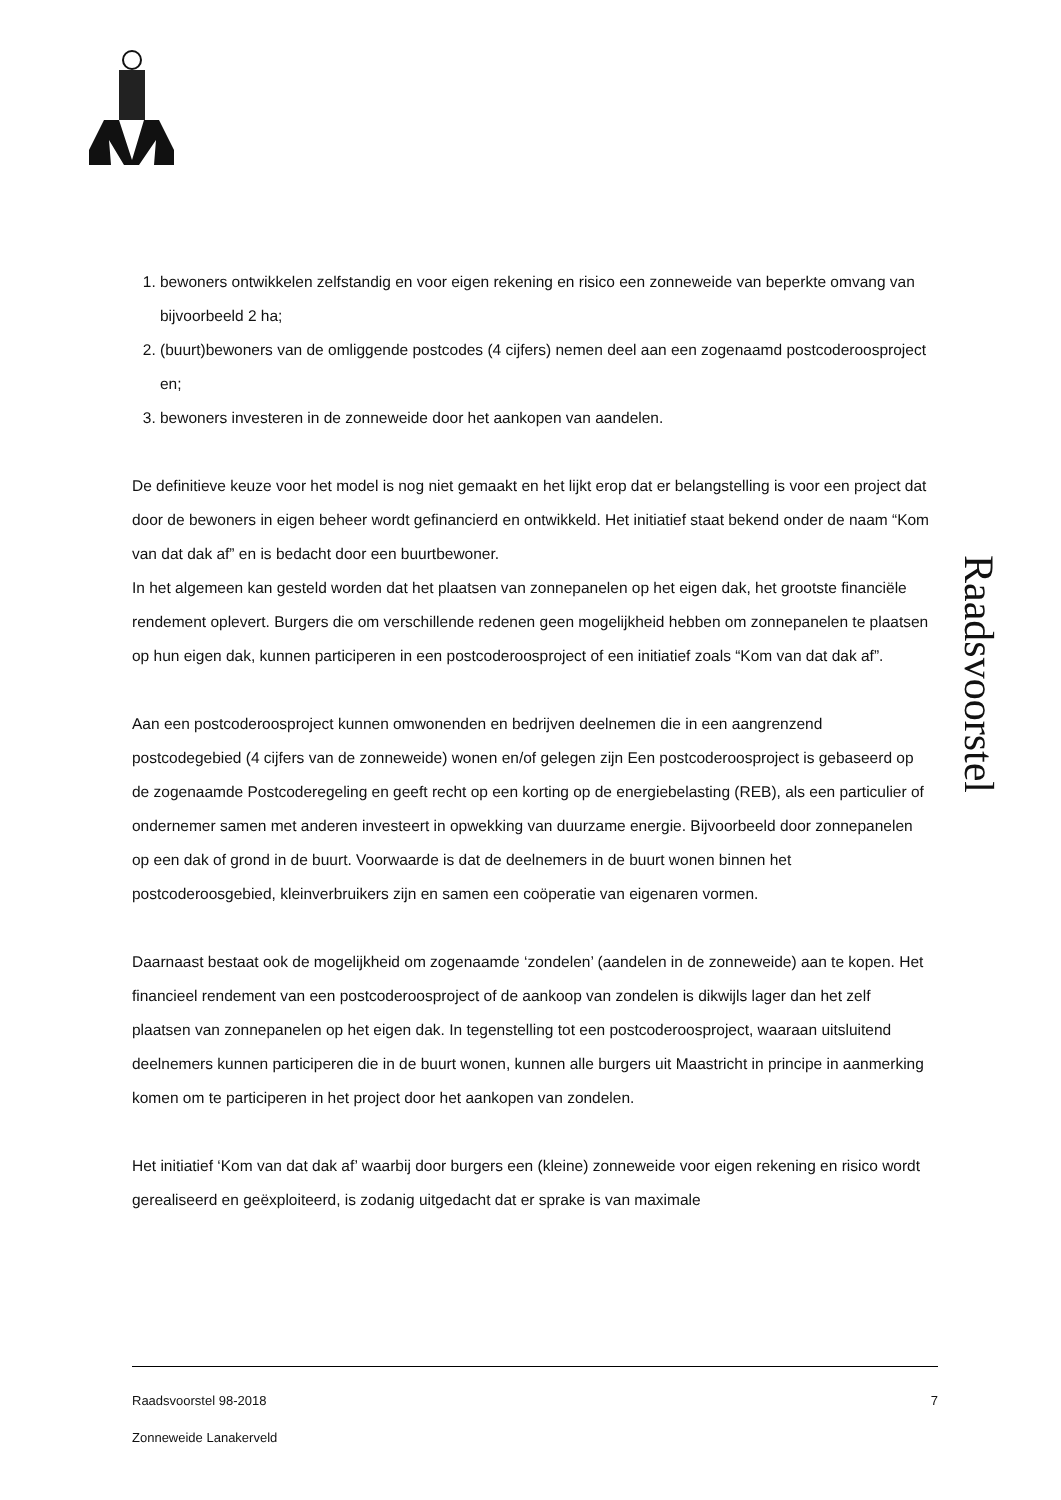Raadsvoorstel
1. bewoners ontwikkelen zelfstandig en voor eigen rekening en risico een zonneweide van beperkte omvang van bijvoorbeeld 2 ha;
2. (buurt)bewoners van de omliggende postcodes (4 cijfers) nemen deel aan een zogenaamd postcoderoosproject en;
3. bewoners investeren in de zonneweide door het aankopen van aandelen.
De definitieve keuze voor het model is nog niet gemaakt en het lijkt erop dat er belangstelling is voor een project dat door de bewoners in eigen beheer wordt gefinancierd en ontwikkeld. Het initiatief staat bekend onder de naam “Kom van dat dak af” en is bedacht door een buurtbewoner.
In het algemeen kan gesteld worden dat het plaatsen van zonnepanelen op het eigen dak, het grootste financiële rendement oplevert. Burgers die om verschillende redenen geen mogelijkheid hebben om zonnepanelen te plaatsen op hun eigen dak, kunnen participeren in een postcoderoosproject of een initiatief zoals “Kom van dat dak af”.
Aan een postcoderoosproject kunnen omwonenden en bedrijven deelnemen die in een aangrenzend postcodegebied (4 cijfers van de zonneweide) wonen en/of gelegen zijn Een postcoderoosproject is gebaseerd op de zogenaamde Postcoderegeling en geeft recht op een korting op de energiebelasting (REB), als een particulier of ondernemer samen met anderen investeert in opwekking van duurzame energie. Bijvoorbeeld door zonnepanelen op een dak of grond in de buurt. Voorwaarde is dat de deelnemers in de buurt wonen binnen het postcoderoosgebied, kleinverbruikers zijn en samen een coöperatie van eigenaren vormen.
Daarnaast bestaat ook de mogelijkheid om zogenaamde ‘zondelen’ (aandelen in de zonneweide) aan te kopen. Het financieel rendement van een postcoderoosproject of de aankoop van zondelen is dikwijls lager dan het zelf plaatsen van zonnepanelen op het eigen dak. In tegenstelling tot een postcoderoosproject, waaraan uitsluitend deelnemers kunnen participeren die in de buurt wonen, kunnen alle burgers uit Maastricht in principe in aanmerking komen om te participeren in het project door het aankopen van zondelen.
Het initiatief ‘Kom van dat dak af’ waarbij door burgers een (kleine) zonneweide voor eigen rekening en risico wordt gerealiseerd en geëxploiteerd, is zodanig uitgedacht dat er sprake is van maximale
Raadsvoorstel 98-2018 7
Zonneweide Lanakerveld